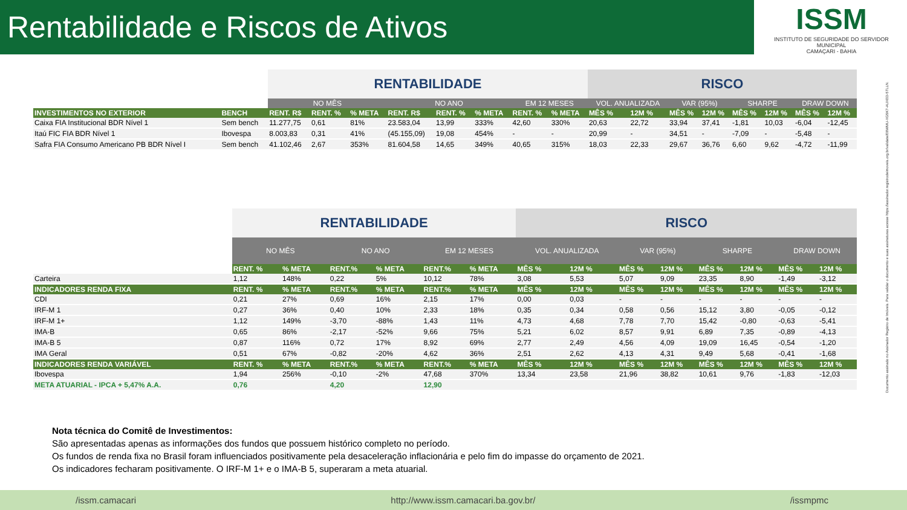Rentabilidade e Riscos de Ativos
ISSM
INSTITUTO DE SEGURIDADE DO SERVIDOR MUNICIPAL
CAMAÇARI - BAHIA
| | | RENTABILIDADE | | | | | | | | RISCO | | | | | | | |
| | | NO MÊS | | | NO ANO | | | EM 12 MESES | | VOL. ANUALIZADA | | VAR (95%) | | SHARPE | | DRAW DOWN | |
| INVESTIMENTOS NO EXTERIOR | BENCH | RENT. R$ | RENT. % | % META | RENT. R$ | RENT. % | % META | RENT. % | % META | MÊS % | 12M % | MÊS % | 12M % | MÊS % | 12M % | MÊS % | 12M % |
| Caixa FIA Institucional BDR Nível 1 | Sem bench | 11.277,75 | 0,61 | 81% | 23.583,04 | 13,99 | 333% | 42,60 | 330% | 20,63 | 22,72 | 33,94 | 37,41 | -1,81 | 10,03 | -6,04 | -12,45 |
| Itaú FIC FIA BDR Nível 1 | Ibovespa | 8.003,83 | 0,31 | 41% | (45.155,09) | 19,08 | 454% | - | - | 20,99 | - | 34,51 | - | -7,09 | - | -5,48 | - |
| Safra FIA Consumo Americano PB BDR Nível I | Sem bench | 41.102,46 | 2,67 | 353% | 81.604,58 | 14,65 | 349% | 40,65 | 315% | 18,03 | 22,33 | 29,67 | 36,76 | 6,60 | 9,62 | -4,72 | -11,99 |
| | RENTABILIDADE | | | | | | RISCO | | | | | | | |
| | NO MÊS | | NO ANO | | EM 12 MESES | | VOL. ANUALIZADA | | VAR (95%) | | SHARPE | | DRAW DOWN | |
| | RENT. % | % META | RENT.% | % META | RENT.% | % META | MÊS % | 12M % | MÊS % | 12M % | MÊS % | 12M % | MÊS % | 12M % |
| Carteira | 1,12 | 148% | 0,22 | 5% | 10,12 | 78% | 3,08 | 5,53 | 5,07 | 9,09 | 23,35 | 8,90 | -1,49 | -3,12 |
| INDICADORES RENDA FIXA | RENT. % | % META | RENT.% | % META | RENT.% | % META | MÊS % | 12M % | MÊS % | 12M % | MÊS % | 12M % | MÊS % | 12M % |
| CDI | 0,21 | 27% | 0,69 | 16% | 2,15 | 17% | 0,00 | 0,03 | - | - | - | - | - | - |
| IRF-M 1 | 0,27 | 36% | 0,40 | 10% | 2,33 | 18% | 0,35 | 0,34 | 0,58 | 0,56 | 15,12 | 3,80 | -0,05 | -0,12 |
| IRF-M 1+ | 1,12 | 149% | -3,70 | -88% | 1,43 | 11% | 4,73 | 4,68 | 7,78 | 7,70 | 15,42 | -0,80 | -0,63 | -5,41 |
| IMA-B | 0,65 | 86% | -2,17 | -52% | 9,66 | 75% | 5,21 | 6,02 | 8,57 | 9,91 | 6,89 | 7,35 | -0,89 | -4,13 |
| IMA-B 5 | 0,87 | 116% | 0,72 | 17% | 8,92 | 69% | 2,77 | 2,49 | 4,56 | 4,09 | 19,09 | 16,45 | -0,54 | -1,20 |
| IMA Geral | 0,51 | 67% | -0,82 | -20% | 4,62 | 36% | 2,51 | 2,62 | 4,13 | 4,31 | 9,49 | 5,68 | -0,41 | -1,68 |
| INDICADORES RENDA VARIÁVEL | RENT. % | % META | RENT.% | % META | RENT.% | % META | MÊS % | 12M % | MÊS % | 12M % | MÊS % | 12M % | MÊS % | 12M % |
| Ibovespa | 1,94 | 256% | -0,10 | -2% | 47,68 | 370% | 13,34 | 23,58 | 21,96 | 38,82 | 10,61 | 9,76 | -1,83 | -12,03 |
| META ATUARIAL - IPCA + 5,47% A.A. | 0,76 | | 4,20 | | 12,90 | | | | | | | | | |
Nota técnica do Comitê de Investimentos:
São apresentadas apenas as informações dos fundos que possuem histórico completo no período.
Os fundos de renda fixa no Brasil foram influenciados positivamente pela desaceleração inflacionária e pelo fim do impasse do orçamento de 2021.
Os indicadores fecharam positivamente. O IRF-M 1+ e o IMA-B 5, superaram a meta atuarial.
Documento assinado no Assinador Registro de Imóveis. Para validar o documento e suas assinaturas acesse https://assinador.registrodeimoveis.org.br/validate/E8WMU-XG5K7-AUXED-5TLLN.
/issm.camacari http://www.issm.camacari.ba.gov.br/ /issmpmc